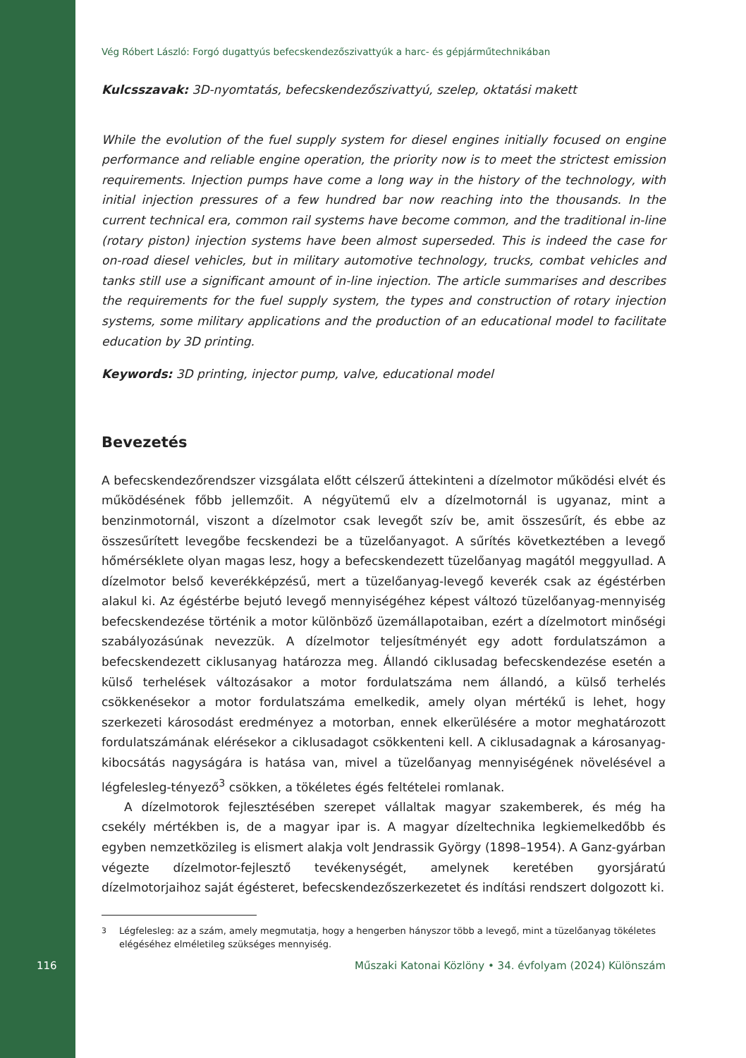Vég Róbert László: Forgó dugattyús befecskendezőszivattyúk a harc- és gépjárműtechnikában
Kulcsszavak: 3D-nyomtatás, befecskendezőszivattyú, szelep, oktatási makett
While the evolution of the fuel supply system for diesel engines initially focused on engine performance and reliable engine operation, the priority now is to meet the strictest emission requirements. Injection pumps have come a long way in the history of the technology, with initial injection pressures of a few hundred bar now reaching into the thousands. In the current technical era, common rail systems have become common, and the traditional in-line (rotary piston) injection systems have been almost superseded. This is indeed the case for on-road diesel vehicles, but in military automotive technology, trucks, combat vehicles and tanks still use a significant amount of in-line injection. The article summarises and describes the requirements for the fuel supply system, the types and construction of rotary injection systems, some military applications and the production of an educational model to facilitate education by 3D printing.
Keywords: 3D printing, injector pump, valve, educational model
Bevezetés
A befecskendezőrendszer vizsgálata előtt célszerű áttekinteni a dízelmotor működési elvét és működésének főbb jellemzőit. A négyütemű elv a dízelmotornál is ugyanaz, mint a benzinmotornál, viszont a dízelmotor csak levegőt szív be, amit összesűrít, és ebbe az összesűrített levegőbe fecskendezi be a tüzelőanyagot. A sűrítés következtében a levegő hőmérséklete olyan magas lesz, hogy a befecskendezett tüzelőanyag magától meggyullad. A dízelmotor belső keverékképzésű, mert a tüzelőanyag-levegő keverék csak az égéstérben alakul ki. Az égéstérbe bejutó levegő mennyiségéhez képest változó tüzelőanyag-mennyiség befecskendezése történik a motor különböző üzemállapotaiban, ezért a dízelmotort minőségi szabályozásúnak nevezzük. A dízelmotor teljesítményét egy adott fordulatszámon a befecskendezett ciklusanyag határozza meg. Állandó ciklusadag befecskendezése esetén a külső terhelések változásakor a motor fordulatszáma nem állandó, a külső terhelés csökkenésekor a motor fordulatszáma emelkedik, amely olyan mértékű is lehet, hogy szerkezeti károsodást eredményez a motorban, ennek elkerülésére a motor meghatározott fordulatszámának elérésekor a ciklusadagot csökkenteni kell. A ciklusadagnak a károsanyag-kibocsátás nagyságára is hatása van, mivel a tüzelőanyag mennyiségének növelésével a légfelesleg-tényező<sup>3</sup> csökken, a tökéletes égés feltételei romlanak.
A dízelmotorok fejlesztésében szerepet vállaltak magyar szakemberek, és még ha csekély mértékben is, de a magyar ipar is. A magyar dízeltechnika legkiemelkedőbb és egyben nemzetközileg is elismert alakja volt Jendrassik György (1898–1954). A Ganz-gyárban végezte dízelmotor-fejlesztő tevékenységét, amelynek keretében gyorsjáratú dízelmotorjaihoz saját égésteret, befecskendezőszerkezetet és indítási rendszert dolgozott ki.
<sup>3</sup> Légfelesleg: az a szám, amely megmutatja, hogy a hengerben hányszor több a levegő, mint a tüzelőanyag tökéletes elégéséhez elméletileg szükséges mennyiség.
116 Műszaki Katonai Közlöny • 34. évfolyam (2024) Különszám